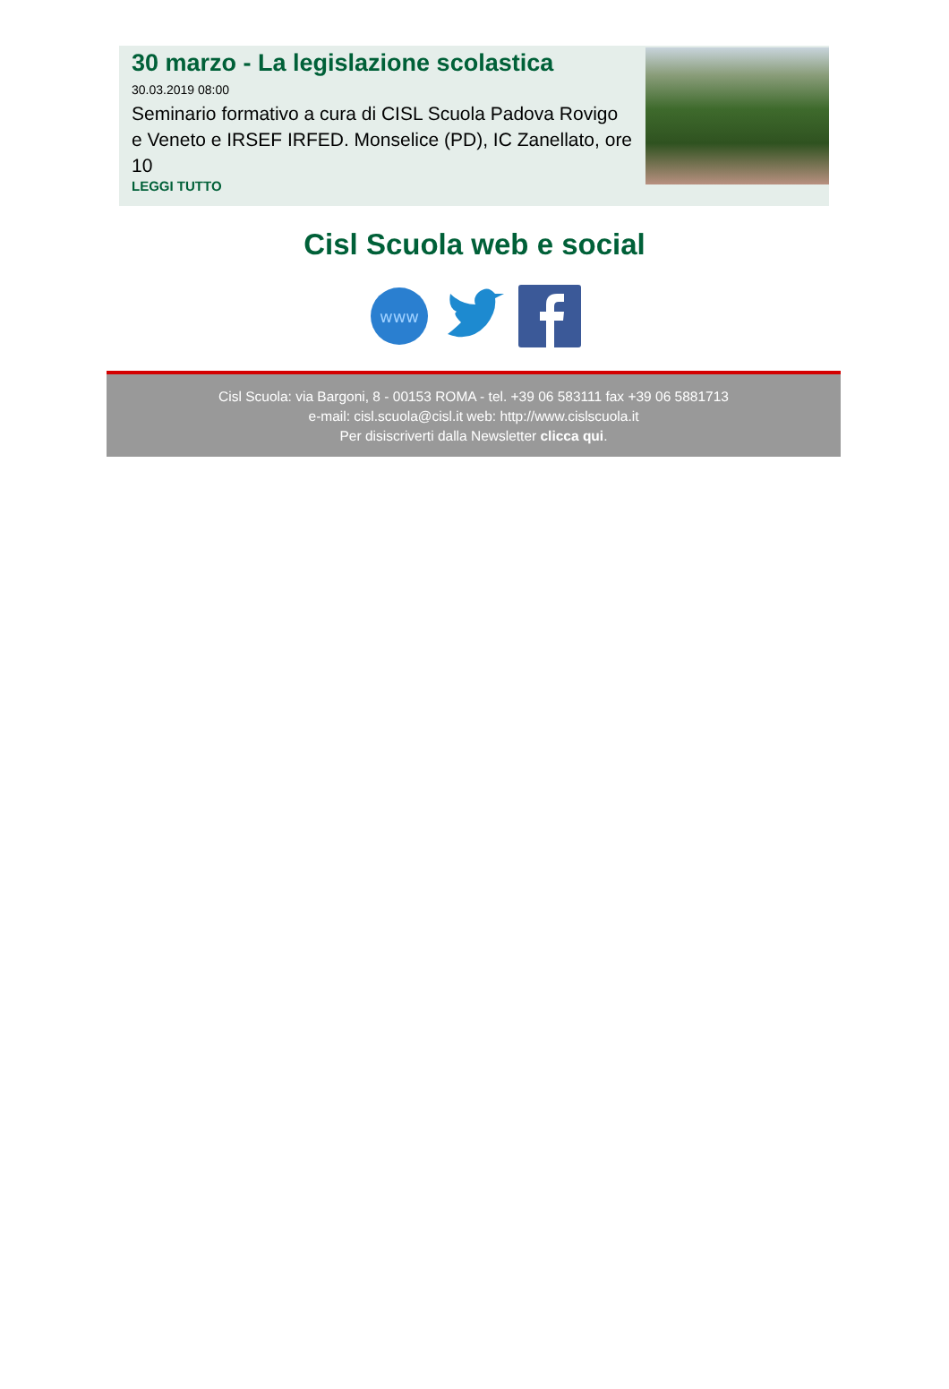30 marzo - La legislazione scolastica
30.03.2019 08:00
Seminario formativo a cura di CISL Scuola Padova Rovigo e Veneto e IRSEF IRFED. Monselice (PD), IC Zanellato, ore 10
LEGGI TUTTO
Cisl Scuola web e social
www
Cisl Scuola: via Bargoni, 8 - 00153 ROMA - tel. +39 06 583111 fax +39 06 5881713
e-mail: cisl.scuola@cisl.it web: http://www.cislscuola.it
Per disiscriverti dalla Newsletter clicca qui.